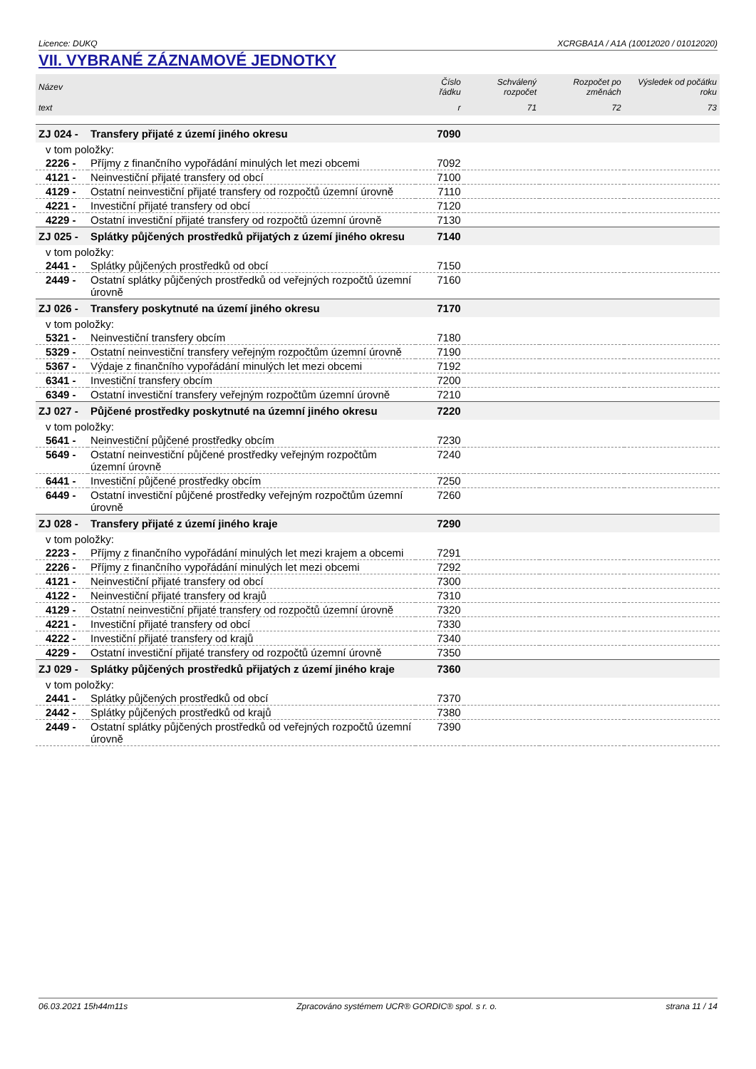Licence: DUKQ XCRGBA1A / A1A (10012020 / 01012020)
VII. VYBRANÉ ZÁZNAMOVÉ JEDNOTKY
| Název | | Číslo řádku | Schválený rozpočet | Rozpočet po změnách | Výsledek od počátku roku |
| --- | --- | --- | --- | --- | --- |
| text | | r | 71 | 72 | 73 |
| ZJ 024 - | Transfery přijaté z území jiného okresu | 7090 | | | |
| v tom položky: | | | | | |
| 2226 - | Příjmy z finančního vypořádání minulých let mezi obcemi | 7092 | | | |
| 4121 - | Neinvestiční přijaté transfery od obcí | 7100 | | | |
| 4129 - | Ostatní neinvestiční přijaté transfery od rozpočtů územní úrovně | 7110 | | | |
| 4221 - | Investiční přijaté transfery od obcí | 7120 | | | |
| 4229 - | Ostatní investiční přijaté transfery od rozpočtů územní úrovně | 7130 | | | |
| ZJ 025 - | Splátky půjčených prostředků přijatých z území jiného okresu | 7140 | | | |
| v tom položky: | | | | | |
| 2441 - | Splátky půjčených prostředků od obcí | 7150 | | | |
| 2449 - | Ostatní splátky půjčených prostředků od veřejných rozpočtů územní úrovně | 7160 | | | |
| ZJ 026 - | Transfery poskytnuté na území jiného okresu | 7170 | | | |
| v tom položky: | | | | | |
| 5321 - | Neinvestiční transfery obcím | 7180 | | | |
| 5329 - | Ostatní neinvestiční transfery veřejným rozpočtům územní úrovně | 7190 | | | |
| 5367 - | Výdaje z finančního vypořádání minulých let mezi obcemi | 7192 | | | |
| 6341 - | Investiční transfery obcím | 7200 | | | |
| 6349 - | Ostatní investiční transfery veřejným rozpočtům územní úrovně | 7210 | | | |
| ZJ 027 - | Půjčené prostředky poskytnuté na územní jiného okresu | 7220 | | | |
| v tom položky: | | | | | |
| 5641 - | Neinvestiční půjčené prostředky obcím | 7230 | | | |
| 5649 - | Ostatní neinvestiční půjčené prostředky veřejným rozpočtům územní úrovně | 7240 | | | |
| 6441 - | Investiční půjčené prostředky obcím | 7250 | | | |
| 6449 - | Ostatní investiční půjčené prostředky veřejným rozpočtům územní úrovně | 7260 | | | |
| ZJ 028 - | Transfery přijaté z území jiného kraje | 7290 | | | |
| v tom položky: | | | | | |
| 2223 - | Příjmy z finančního vypořádání minulých let mezi krajem a obcemi | 7291 | | | |
| 2226 - | Příjmy z finančního vypořádání minulých let mezi obcemi | 7292 | | | |
| 4121 - | Neinvestiční přijaté transfery od obcí | 7300 | | | |
| 4122 - | Neinvestiční přijaté transfery od krajů | 7310 | | | |
| 4129 - | Ostatní neinvestiční přijaté transfery od rozpočtů územní úrovně | 7320 | | | |
| 4221 - | Investiční přijaté transfery od obcí | 7330 | | | |
| 4222 - | Investiční přijaté transfery od krajů | 7340 | | | |
| 4229 - | Ostatní investiční přijaté transfery od rozpočtů územní úrovně | 7350 | | | |
| ZJ 029 - | Splátky půjčených prostředků přijatých z území jiného kraje | 7360 | | | |
| v tom položky: | | | | | |
| 2441 - | Splátky půjčených prostředků od obcí | 7370 | | | |
| 2442 - | Splátky půjčených prostředků od krajů | 7380 | | | |
| 2449 - | Ostatní splátky půjčených prostředků od veřejných rozpočtů územní úrovně | 7390 | | | |
06.03.2021 15h44m11s Zpracováno systémem UCR® GORDIC® spol. s r. o. strana 11 / 14